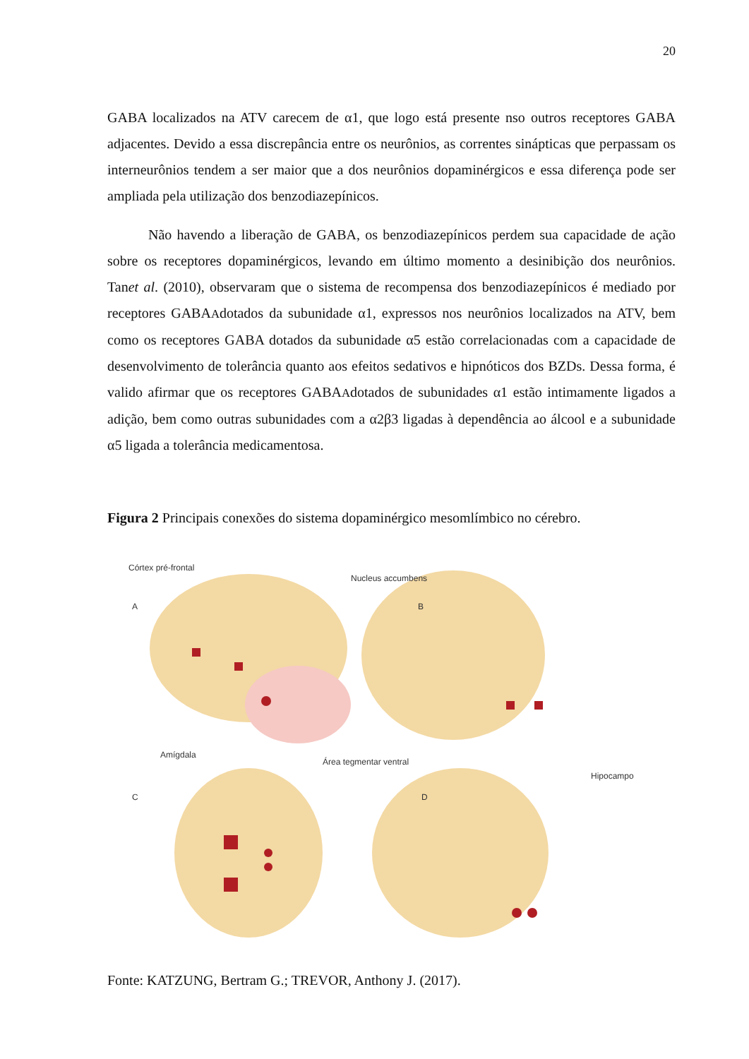20
GABA localizados na ATV carecem de α1, que logo está presente nso outros receptores GABA adjacentes. Devido a essa discrepância entre os neurônios, as correntes sinápticas que perpassam os interneurônios tendem a ser maior que a dos neurônios dopaminérgicos e essa diferença pode ser ampliada pela utilização dos benzodiazepínicos.
Não havendo a liberação de GABA, os benzodiazepínicos perdem sua capacidade de ação sobre os receptores dopaminérgicos, levando em último momento a desinibição dos neurônios. Tanet al. (2010), observaram que o sistema de recompensa dos benzodiazepínicos é mediado por receptores GABAAdotados da subunidade α1, expressos nos neurônios localizados na ATV, bem como os receptores GABA dotados da subunidade α5 estão correlacionadas com a capacidade de desenvolvimento de tolerância quanto aos efeitos sedativos e hipnóticos dos BZDs. Dessa forma, é valido afirmar que os receptores GABAAdotados de subunidades α1 estão intimamente ligados a adição, bem como outras subunidades com a α2β3 ligadas à dependência ao álcool e a subunidade α5 ligada a tolerância medicamentosa.
Figura 2 Principais conexões do sistema dopaminérgico mesomlímbico no cérebro.
Córtex pré-frontal
A
Nucleus accumbens
B
Amígdala
C
Área tegmentar ventral
D
Hipocampo
Fonte: KATZUNG, Bertram G.; TREVOR, Anthony J. (2017).